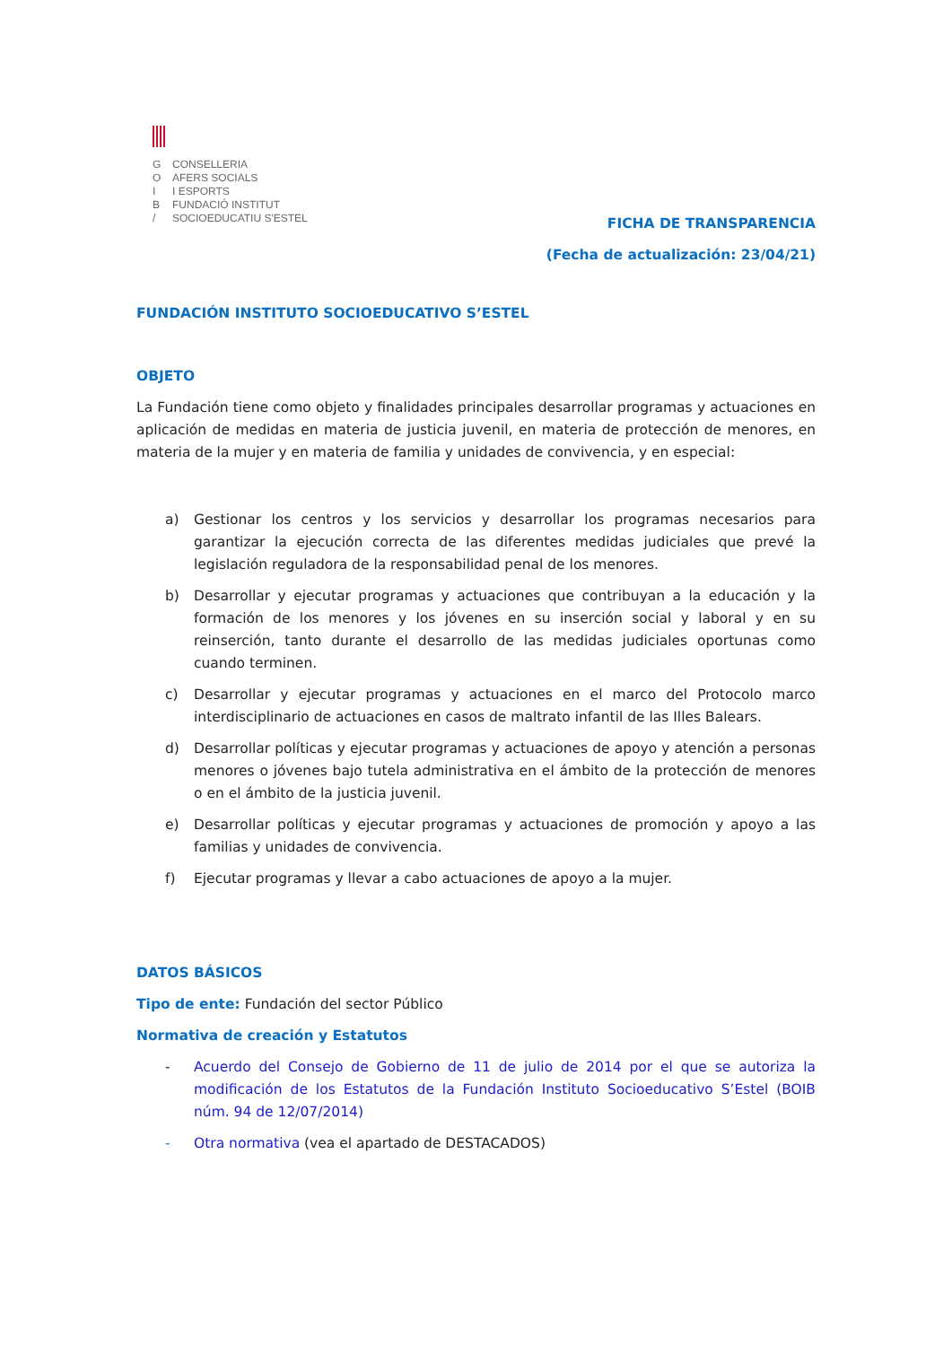G
O
I
B
/
CONSELLERIA
AFERS SOCIALS
I ESPORTS
FUNDACIÓ INSTITUT
SOCIOEDUCATIU S'ESTEL
FICHA DE TRANSPARENCIA
(Fecha de actualización: 23/04/21)
FUNDACIÓN INSTITUTO SOCIOEDUCATIVO S’ESTEL
OBJETO
La Fundación tiene como objeto y finalidades principales desarrollar programas y actuaciones en aplicación de medidas en materia de justicia juvenil, en materia de protección de menores, en materia de la mujer y en materia de familia y unidades de convivencia, y en especial:
a) Gestionar los centros y los servicios y desarrollar los programas necesarios para garantizar la ejecución correcta de las diferentes medidas judiciales que prevé la legislación reguladora de la responsabilidad penal de los menores.
b) Desarrollar y ejecutar programas y actuaciones que contribuyan a la educación y la formación de los menores y los jóvenes en su inserción social y laboral y en su reinserción, tanto durante el desarrollo de las medidas judiciales oportunas como cuando terminen.
c) Desarrollar y ejecutar programas y actuaciones en el marco del Protocolo marco interdisciplinario de actuaciones en casos de maltrato infantil de las Illes Balears.
d) Desarrollar políticas y ejecutar programas y actuaciones de apoyo y atención a personas menores o jóvenes bajo tutela administrativa en el ámbito de la protección de menores o en el ámbito de la justicia juvenil.
e) Desarrollar políticas y ejecutar programas y actuaciones de promoción y apoyo a las familias y unidades de convivencia.
f) Ejecutar programas y llevar a cabo actuaciones de apoyo a la mujer.
DATOS BÁSICOS
Tipo de ente: Fundación del sector Público
Normativa de creación y Estatutos
- Acuerdo del Consejo de Gobierno de 11 de julio de 2014 por el que se autoriza la modificación de los Estatutos de la Fundación Instituto Socioeducativo S’Estel (BOIB núm. 94 de 12/07/2014)
- Otra normativa (vea el apartado de DESTACADOS)